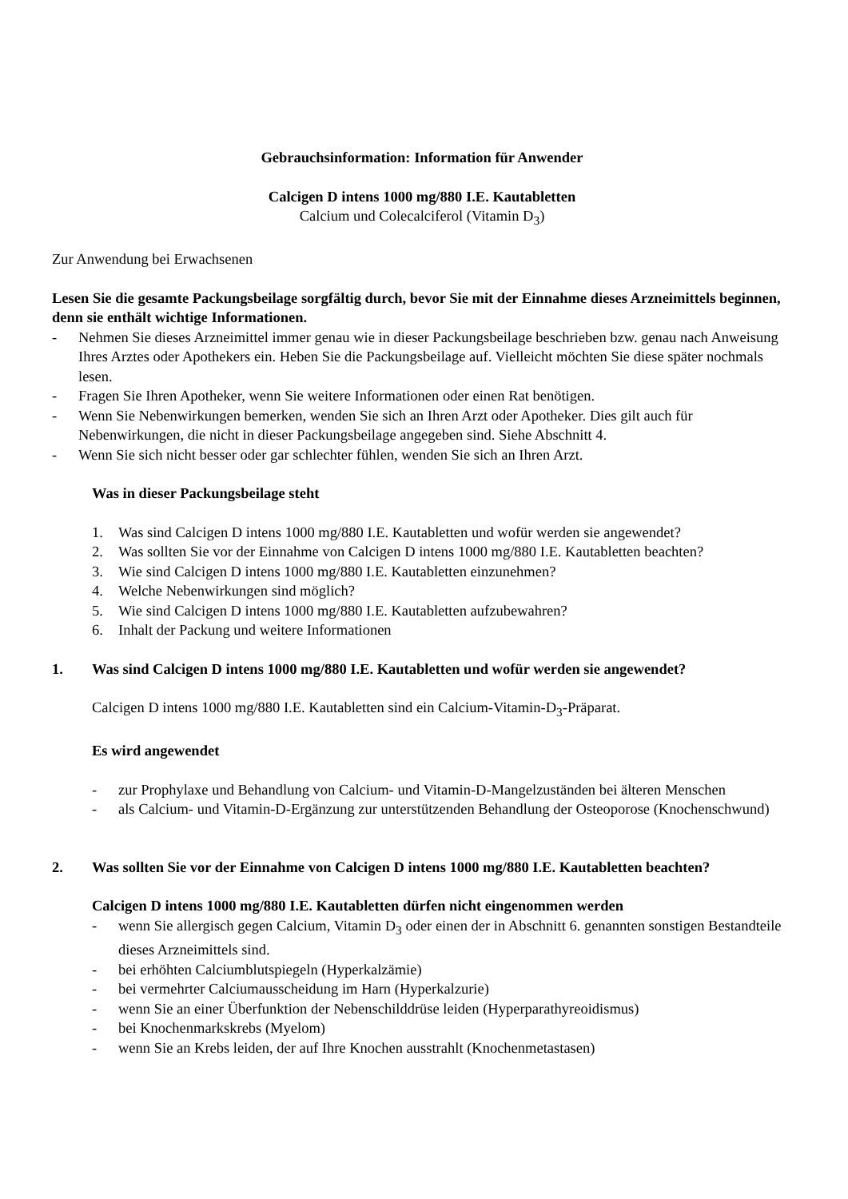Gebrauchsinformation: Information für Anwender
Calcigen D intens 1000 mg/880 I.E. Kautabletten
Calcium und Colecalciferol (Vitamin D<sub>3</sub>)
Zur Anwendung bei Erwachsenen
Lesen Sie die gesamte Packungsbeilage sorgfältig durch, bevor Sie mit der Einnahme dieses Arzneimittels beginnen, denn sie enthält wichtige Informationen.
- Nehmen Sie dieses Arzneimittel immer genau wie in dieser Packungsbeilage beschrieben bzw. genau nach Anweisung Ihres Arztes oder Apothekers ein. Heben Sie die Packungsbeilage auf. Vielleicht möchten Sie diese später nochmals lesen.
- Fragen Sie Ihren Apotheker, wenn Sie weitere Informationen oder einen Rat benötigen.
- Wenn Sie Nebenwirkungen bemerken, wenden Sie sich an Ihren Arzt oder Apotheker. Dies gilt auch für Nebenwirkungen, die nicht in dieser Packungsbeilage angegeben sind. Siehe Abschnitt 4.
- Wenn Sie sich nicht besser oder gar schlechter fühlen, wenden Sie sich an Ihren Arzt.
Was in dieser Packungsbeilage steht
1. Was sind Calcigen D intens 1000 mg/880 I.E. Kautabletten und wofür werden sie angewendet?
2. Was sollten Sie vor der Einnahme von Calcigen D intens 1000 mg/880 I.E. Kautabletten beachten?
3. Wie sind Calcigen D intens 1000 mg/880 I.E. Kautabletten einzunehmen?
4. Welche Nebenwirkungen sind möglich?
5. Wie sind Calcigen D intens 1000 mg/880 I.E. Kautabletten aufzubewahren?
6. Inhalt der Packung und weitere Informationen
1. Was sind Calcigen D intens 1000 mg/880 I.E. Kautabletten und wofür werden sie angewendet?
Calcigen D intens 1000 mg/880 I.E. Kautabletten sind ein Calcium-Vitamin-D<sub>3</sub>-Präparat.
Es wird angewendet
- zur Prophylaxe und Behandlung von Calcium- und Vitamin-D-Mangelzuständen bei älteren Menschen
- als Calcium- und Vitamin-D-Ergänzung zur unterstützenden Behandlung der Osteoporose (Knochenschwund)
2. Was sollten Sie vor der Einnahme von Calcigen D intens 1000 mg/880 I.E. Kautabletten beachten?
Calcigen D intens 1000 mg/880 I.E. Kautabletten dürfen nicht eingenommen werden
- wenn Sie allergisch gegen Calcium, Vitamin D<sub>3</sub> oder einen der in Abschnitt 6. genannten sonstigen Bestandteile dieses Arzneimittels sind.
- bei erhöhten Calciumblutspiegeln (Hyperkalzämie)
- bei vermehrter Calciumausscheidung im Harn (Hyperkalzurie)
- wenn Sie an einer Überfunktion der Nebenschilddrüse leiden (Hyperparathyreoidismus)
- bei Knochenmarkskrebs (Myelom)
- wenn Sie an Krebs leiden, der auf Ihre Knochen ausstrahlt (Knochenmetastasen)